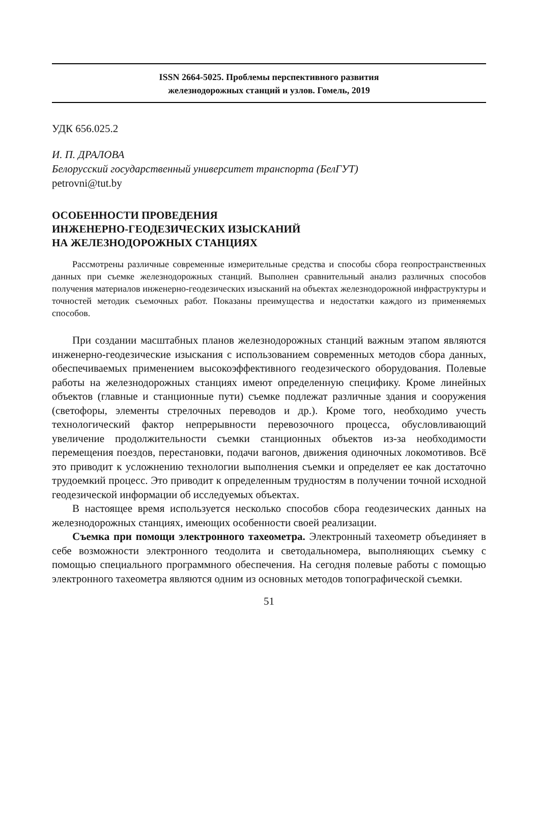ISSN 2664-5025. Проблемы перспективного развития
железнодорожных станций и узлов. Гомель, 2019
УДК 656.025.2
И. П. ДРАЛОВА
Белорусский государственный университет транспорта (БелГУТ)
petrovni@tut.by
ОСОБЕННОСТИ ПРОВЕДЕНИЯ
ИНЖЕНЕРНО-ГЕОДЕЗИЧЕСКИХ ИЗЫСКАНИЙ
НА ЖЕЛЕЗНОДОРОЖНЫХ СТАНЦИЯХ
Рассмотрены различные современные измерительные средства и способы сбора геопространственных данных при съемке железнодорожных станций. Выполнен сравнительный анализ различных способов получения материалов инженерно-геодезических изысканий на объектах железнодорожной инфраструктуры и точностей методик съемочных работ. Показаны преимущества и недостатки каждого из применяемых способов.
При создании масштабных планов железнодорожных станций важным этапом являются инженерно-геодезические изыскания с использованием современных методов сбора данных, обеспечиваемых применением высокоэффективного геодезического оборудования. Полевые работы на железнодорожных станциях имеют определенную специфику. Кроме линейных объектов (главные и станционные пути) съемке подлежат различные здания и сооружения (светофоры, элементы стрелочных переводов и др.). Кроме того, необходимо учесть технологический фактор непрерывности перевозочного процесса, обусловливающий увеличение продолжительности съемки станционных объектов из-за необходимости перемещения поездов, перестановки, подачи вагонов, движения одиночных локомотивов. Всё это приводит к усложнению технологии выполнения съемки и определяет ее как достаточно трудоемкий процесс. Это приводит к определенным трудностям в получении точной исходной геодезической информации об исследуемых объектах.
В настоящее время используется несколько способов сбора геодезических данных на железнодорожных станциях, имеющих особенности своей реализации.
Съемка при помощи электронного тахеометра. Электронный тахеометр объединяет в себе возможности электронного теодолита и светодальномера, выполняющих съемку с помощью специального программного обеспечения. На сегодня полевые работы с помощью электронного тахеометра являются одним из основных методов топографической съемки.
51